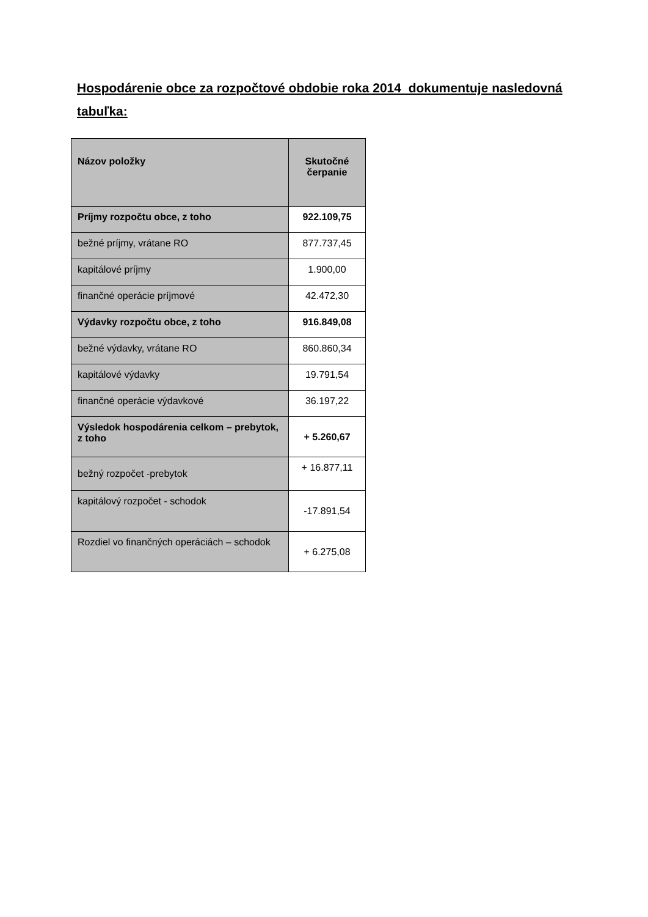Hospodárenie obce za rozpočtové obdobie roka 2014 dokumentuje nasledovná tabuľka:
| Názov položky | Skutočné čerpanie |
| --- | --- |
| Príjmy rozpočtu obce, z toho | 922.109,75 |
| bežné príjmy, vrátane RO | 877.737,45 |
| kapitálové príjmy | 1.900,00 |
| finančné operácie príjmové | 42.472,30 |
| Výdavky rozpočtu obce, z toho | 916.849,08 |
| bežné výdavky, vrátane RO | 860.860,34 |
| kapitálové výdavky | 19.791,54 |
| finančné operácie výdavkové | 36.197,22 |
| Výsledok hospodárenia celkom – prebytok, z toho | + 5.260,67 |
| bežný rozpočet -prebytok | + 16.877,11 |
| kapitálový rozpočet - schodok | -17.891,54 |
| Rozdiel vo finančných operáciách – schodok | + 6.275,08 |